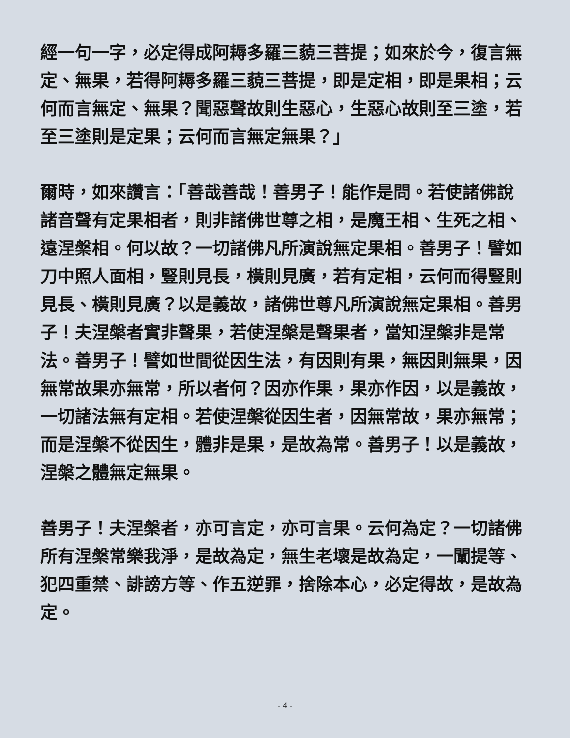經一句一字，必定得成阿耨多羅三藐三菩提；如來於今，復言無定、無果，若得阿耨多羅三藐三菩提，即是定相，即是果相；云何而言無定、無果？聞惡聲故則生惡心，生惡心故則至三塗，若至三塗則是定果；云何而言無定無果？」
爾時，如來讚言：「善哉善哉！善男子！能作是問。若使諸佛說諸音聲有定果相者，則非諸佛世尊之相，是魔王相、生死之相、遠涅槃相。何以故？一切諸佛凡所演說無定果相。善男子！譬如刀中照人面相，豎則見長，橫則見廣，若有定相，云何而得豎則見長、橫則見廣？以是義故，諸佛世尊凡所演說無定果相。善男子！夫涅槃者實非聲果，若使涅槃是聲果者，當知涅槃非是常法。善男子！譬如世間從因生法，有因則有果，無因則無果，因無常故果亦無常，所以者何？因亦作果，果亦作因，以是義故，一切諸法無有定相。若使涅槃從因生者，因無常故，果亦無常；而是涅槃不從因生，體非是果，是故為常。善男子！以是義故，涅槃之體無定無果。
善男子！夫涅槃者，亦可言定，亦可言果。云何為定？一切諸佛所有涅槃常樂我淨，是故為定，無生老壞是故為定，一闡提等、犯四重禁、誹謗方等、作五逆罪，捨除本心，必定得故，是故為定。
- 4 -